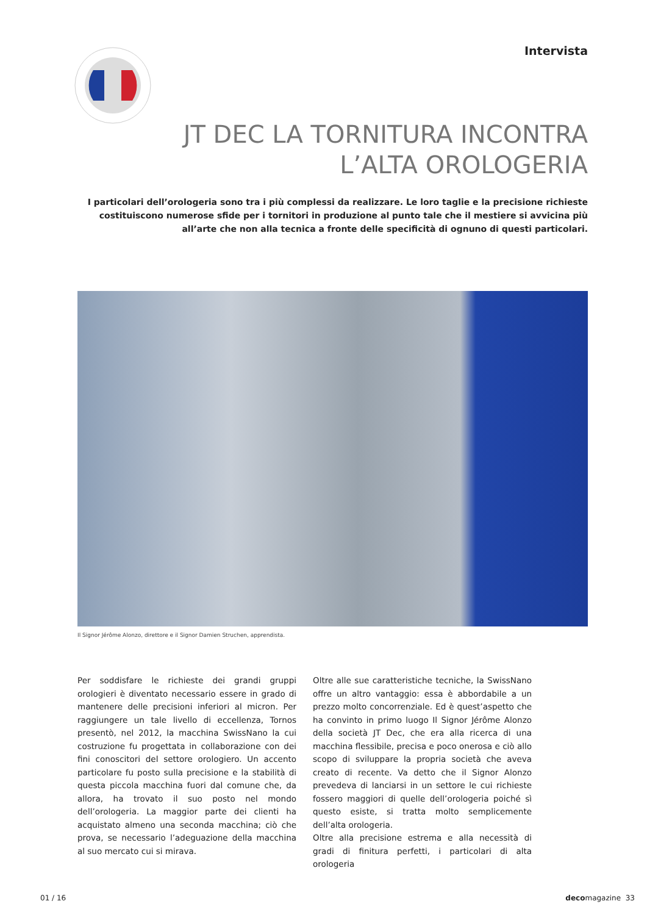Intervista
JT DEC LA TORNITURA INCONTRA
L’ALTA OROLOGERIA
I particolari dell’orologeria sono tra i più complessi da realizzare. Le loro taglie e la precisione richieste costituiscono numerose sfide per i tornitori in produzione al punto tale che il mestiere si avvicina più all’arte che non alla tecnica a fronte delle specificità di ognuno di questi particolari.
Il Signor Jérôme Alonzo, direttore e il Signor Damien Struchen, apprendista.
Per soddisfare le richieste dei grandi gruppi orologieri è diventato necessario essere in grado di mantenere delle precisioni inferiori al micron. Per raggiungere un tale livello di eccellenza, Tornos presentò, nel 2012, la macchina SwissNano la cui costruzione fu progettata in collaborazione con dei fini conoscitori del settore orologiero. Un accento particolare fu posto sulla precisione e la stabilità di questa piccola macchina fuori dal comune che, da allora, ha trovato il suo posto nel mondo dell’orologeria. La maggior parte dei clienti ha acquistato almeno una seconda macchina; ciò che prova, se necessario l’adeguazione della macchina al suo mercato cui si mirava.
Oltre alle sue caratteristiche tecniche, la SwissNano offre un altro vantaggio: essa è abbordabile a un prezzo molto concorrenziale. Ed è quest’aspetto che ha convinto in primo luogo Il Signor Jérôme Alonzo della società JT Dec, che era alla ricerca di una macchina flessibile, precisa e poco onerosa e ciò allo scopo di sviluppare la propria società che aveva creato di recente. Va detto che il Signor Alonzo prevedeva di lanciarsi in un settore le cui richieste fossero maggiori di quelle dell’orologeria poiché sì questo esiste, si tratta molto semplicemente dell’alta orologeria.
Oltre alla precisione estrema e alla necessità di gradi di finitura perfetti, i particolari di alta orologeria
01 / 16 decomagazine 33